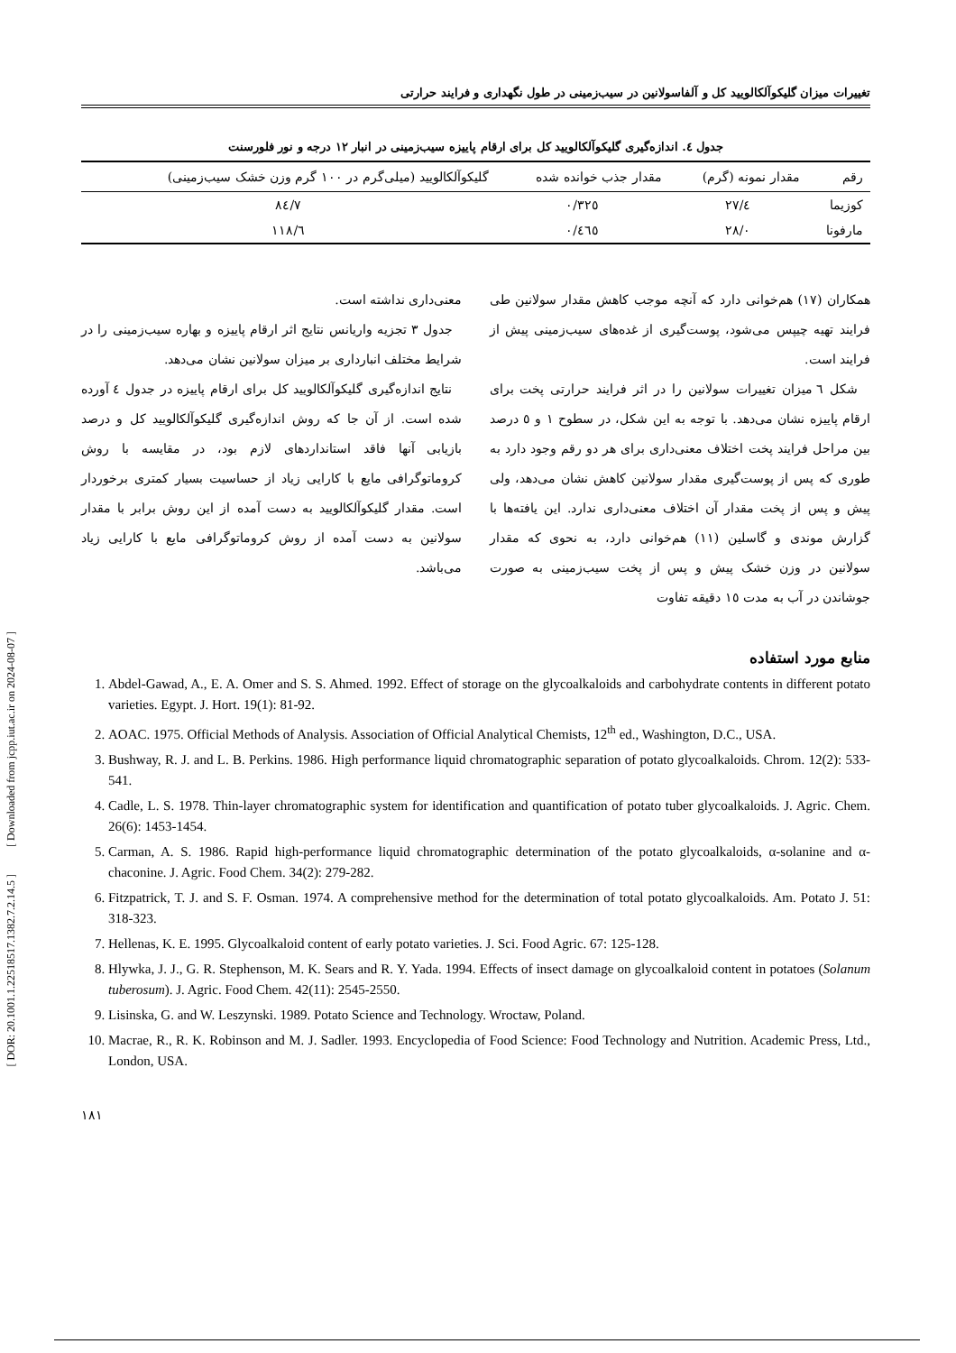تغییرات میزان گلیکوآلکالویید کل و آلفاسولانین در سیب‌زمینی در طول نگهداری و فرایند حرارتی
جدول ٤. اندازه‌گیری گلیکوآلکالویید کل برای ارقام پاییزه سیب‌زمینی در انبار ١٢ درجه و نور فلورسنت
| رقم | مقدار نمونه (گرم) | مقدار جذب خوانده شده | گلیکوآلکالویید (میلی‌گرم در ١٠٠ گرم وزن خشک سیب‌زمینی) |
| --- | --- | --- | --- |
| کوزیما | ٢٧/٤ | ٠/٣٢٥ | ٨٤/٧ |
| مارفونا | ٢٨/٠ | ٠/٤٦٥ | ١١٨/٦ |
همکاران (١٧) هم‌خوانی دارد که آنچه موجب کاهش مقدار سولانین طی فرایند تهیه چیپس می‌شود، پوست‌گیری از غده‌های سیب‌زمینی پیش از فرایند است.
شکل ٦ میزان تغییرات سولانین را در اثر فرایند حرارتی پخت برای ارقام پاییزه نشان می‌دهد. با توجه به این شکل، در سطوح ١ و ٥ درصد بین مراحل فرایند پخت اختلاف معنی‌داری برای هر دو رقم وجود دارد به طوری که پس از پوست‌گیری مقدار سولانین کاهش نشان می‌دهد، ولی پیش و پس از پخت مقدار آن اختلاف معنی‌داری ندارد. این یافته‌ها با گزارش موندی و گاسلین (١١) هم‌خوانی دارد، به نحوی که مقدار سولانین در وزن خشک پیش و پس از پخت سیب‌زمینی به صورت جوشاندن در آب به مدت ١٥ دقیقه تفاوت
معنی‌داری نداشته است.
جدول ٣ تجزیه واریانس نتایج اثر ارقام پاییزه و بهاره سیب‌زمینی را در شرایط مختلف انبارداری بر میزان سولانین نشان می‌دهد.
نتایج اندازه‌گیری گلیکوآلکالویید کل برای ارقام پاییزه در جدول ٤ آورده شده است. از آن جا که روش اندازه‌گیری گلیکوآلکالویید کل و درصد بازیابی آنها فاقد استانداردهای لازم بود، در مقایسه با روش کروماتوگرافی مایع با کارایی زیاد از حساسیت بسیار کمتری برخوردار است. مقدار گلیکوآلکالویید به دست آمده از این روش برابر با مقدار سولانین به دست آمده از روش کروماتوگرافی مایع با کارایی زیاد می‌باشد.
منابع مورد استفاده
1. Abdel-Gawad, A., E. A. Omer and S. S. Ahmed. 1992. Effect of storage on the glycoalkaloids and carbohydrate contents in different potato varieties. Egypt. J. Hort. 19(1): 81-92.
2. AOAC. 1975. Official Methods of Analysis. Association of Official Analytical Chemists, 12<sup>th</sup> ed., Washington, D.C., USA.
3. Bushway, R. J. and L. B. Perkins. 1986. High performance liquid chromatographic separation of potato glycoalkaloids. Chrom. 12(2): 533-541.
4. Cadle, L. S. 1978. Thin-layer chromatographic system for identification and quantification of potato tuber glycoalkaloids. J. Agric. Chem. 26(6): 1453-1454.
5. Carman, A. S. 1986. Rapid high-performance liquid chromatographic determination of the potato glycoalkaloids, α-solanine and α-chaconine. J. Agric. Food Chem. 34(2): 279-282.
6. Fitzpatrick, T. J. and S. F. Osman. 1974. A comprehensive method for the determination of total potato glycoalkaloids. Am. Potato J. 51: 318-323.
7. Hellenas, K. E. 1995. Glycoalkaloid content of early potato varieties. J. Sci. Food Agric. 67: 125-128.
8. Hlywka, J. J., G. R. Stephenson, M. K. Sears and R. Y. Yada. 1994. Effects of insect damage on glycoalkaloid content in potatoes (Solanum tuberosum). J. Agric. Food Chem. 42(11): 2545-2550.
9. Lisinska, G. and W. Leszynski. 1989. Potato Science and Technology. Wroctaw, Poland.
10. Macrae, R., R. K. Robinson and M. J. Sadler. 1993. Encyclopedia of Food Science: Food Technology and Nutrition. Academic Press, Ltd., London, USA.
١٨١
[ DOR: 20.1001.1.22518517.1382.7.2.14.5 ] [ Downloaded from jcpp.iut.ac.ir on 2024-08-07 ]